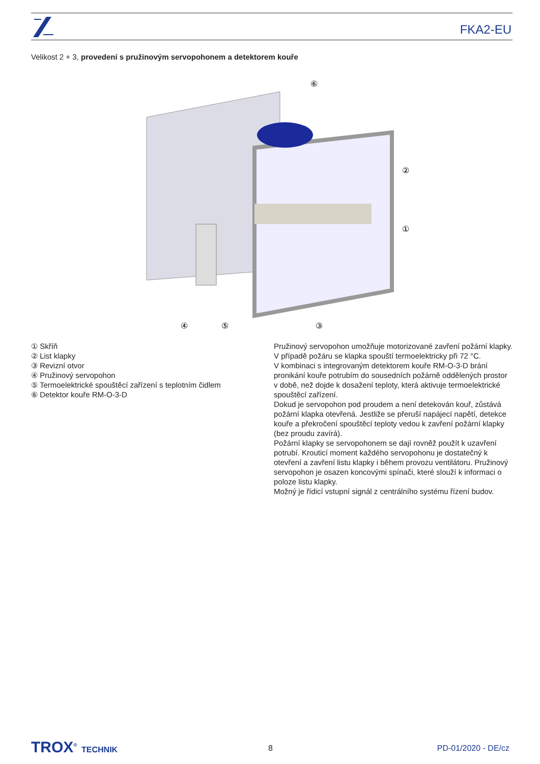FKA2-EU
Velikost 2 + 3, provedení s pružinovým servopohonem a detektorem kouře
⑥
②
①
④
⑤
③
① Skříň
② List klapky
③ Revizní otvor
④ Pružinový servopohon
⑤ Termoelektrické spouštěcí zařízení s teplotním čidlem
⑥ Detektor kouře RM-O-3-D
Pružinový servopohon umožňuje motorizované zavření požární klapky. V případě požáru se klapka spouští termoelektricky při 72 °C.
V kombinaci s integrovaným detektorem kouře RM-O-3-D brání pronikání kouře potrubím do sousedních požárně oddělených prostor v době, než dojde k dosažení teploty, která aktivuje termoelektrické spouštěcí zařízení.
Dokud je servopohon pod proudem a není detekován kouř, zůstává požární klapka otevřená. Jestliže se přeruší napájecí napětí, detekce kouře a překročení spouštěcí teploty vedou k zavření požární klapky (bez proudu zavírá).
Požární klapky se servopohonem se dají rovněž použít k uzavření potrubí. Krouticí moment každého servopohonu je dostatečný k otevření a zavření listu klapky i během provozu ventilátoru. Pružinový servopohon je osazen koncovými spínači, které slouží k informaci o poloze listu klapky.
Možný je řídicí vstupní signál z centrálního systému řízení budov.
TROX<sup>®</sup> TECHNIK 8 PD-01/2020 - DE/cz